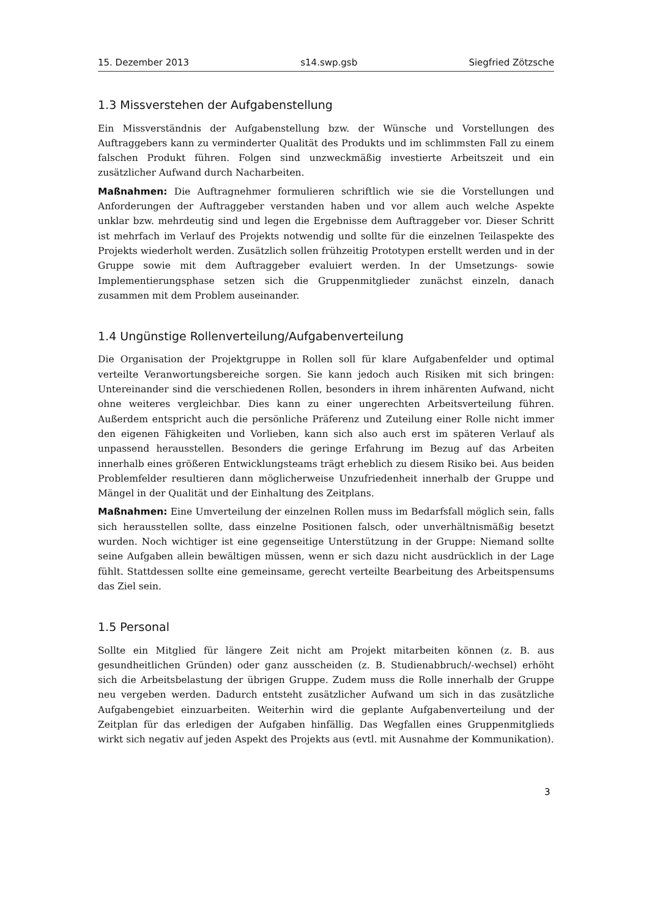15. Dezember 2013 s14.swp.gsb Siegfried Zötzsche
1.3 Missverstehen der Aufgabenstellung
Ein Missverständnis der Aufgabenstellung bzw. der Wünsche und Vorstellungen des Auftraggebers kann zu verminderter Qualität des Produkts und im schlimmsten Fall zu einem falschen Produkt führen. Folgen sind unzweckmäßig investierte Arbeitszeit und ein zusätzlicher Aufwand durch Nacharbeiten.
Maßnahmen: Die Auftragnehmer formulieren schriftlich wie sie die Vorstellungen und Anforderungen der Auftraggeber verstanden haben und vor allem auch welche Aspekte unklar bzw. mehrdeutig sind und legen die Ergebnisse dem Auftraggeber vor. Dieser Schritt ist mehrfach im Verlauf des Projekts notwendig und sollte für die einzelnen Teilaspekte des Projekts wiederholt werden. Zusätzlich sollen frühzeitig Prototypen erstellt werden und in der Gruppe sowie mit dem Auftraggeber evaluiert werden. In der Umsetzungs- sowie Implementierungsphase setzen sich die Gruppenmitglieder zunächst einzeln, danach zusammen mit dem Problem auseinander.
1.4 Ungünstige Rollenverteilung/Aufgabenverteilung
Die Organisation der Projektgruppe in Rollen soll für klare Aufgabenfelder und optimal verteilte Veranwortungsbereiche sorgen. Sie kann jedoch auch Risiken mit sich bringen: Untereinander sind die verschiedenen Rollen, besonders in ihrem inhärenten Aufwand, nicht ohne weiteres vergleichbar. Dies kann zu einer ungerechten Arbeitsverteilung führen. Außerdem entspricht auch die persönliche Präferenz und Zuteilung einer Rolle nicht immer den eigenen Fähigkeiten und Vorlieben, kann sich also auch erst im späteren Verlauf als unpassend herausstellen. Besonders die geringe Erfahrung im Bezug auf das Arbeiten innerhalb eines größeren Entwicklungsteams trägt erheblich zu diesem Risiko bei. Aus beiden Problemfelder resultieren dann möglicherweise Unzufriedenheit innerhalb der Gruppe und Mängel in der Qualität und der Einhaltung des Zeitplans.
Maßnahmen: Eine Umverteilung der einzelnen Rollen muss im Bedarfsfall möglich sein, falls sich herausstellen sollte, dass einzelne Positionen falsch, oder unverhältnismäßig besetzt wurden. Noch wichtiger ist eine gegenseitige Unterstützung in der Gruppe: Niemand sollte seine Aufgaben allein bewältigen müssen, wenn er sich dazu nicht ausdrücklich in der Lage fühlt. Stattdessen sollte eine gemeinsame, gerecht verteilte Bearbeitung des Arbeitspensums das Ziel sein.
1.5 Personal
Sollte ein Mitglied für längere Zeit nicht am Projekt mitarbeiten können (z. B. aus gesundheitlichen Gründen) oder ganz ausscheiden (z. B. Studienabbruch/-wechsel) erhöht sich die Arbeitsbelastung der übrigen Gruppe. Zudem muss die Rolle innerhalb der Gruppe neu vergeben werden. Dadurch entsteht zusätzlicher Aufwand um sich in das zusätzliche Aufgabengebiet einzuarbeiten. Weiterhin wird die geplante Aufgabenverteilung und der Zeitplan für das erledigen der Aufgaben hinfällig. Das Wegfallen eines Gruppenmitglieds wirkt sich negativ auf jeden Aspekt des Projekts aus (evtl. mit Ausnahme der Kommunikation).
3